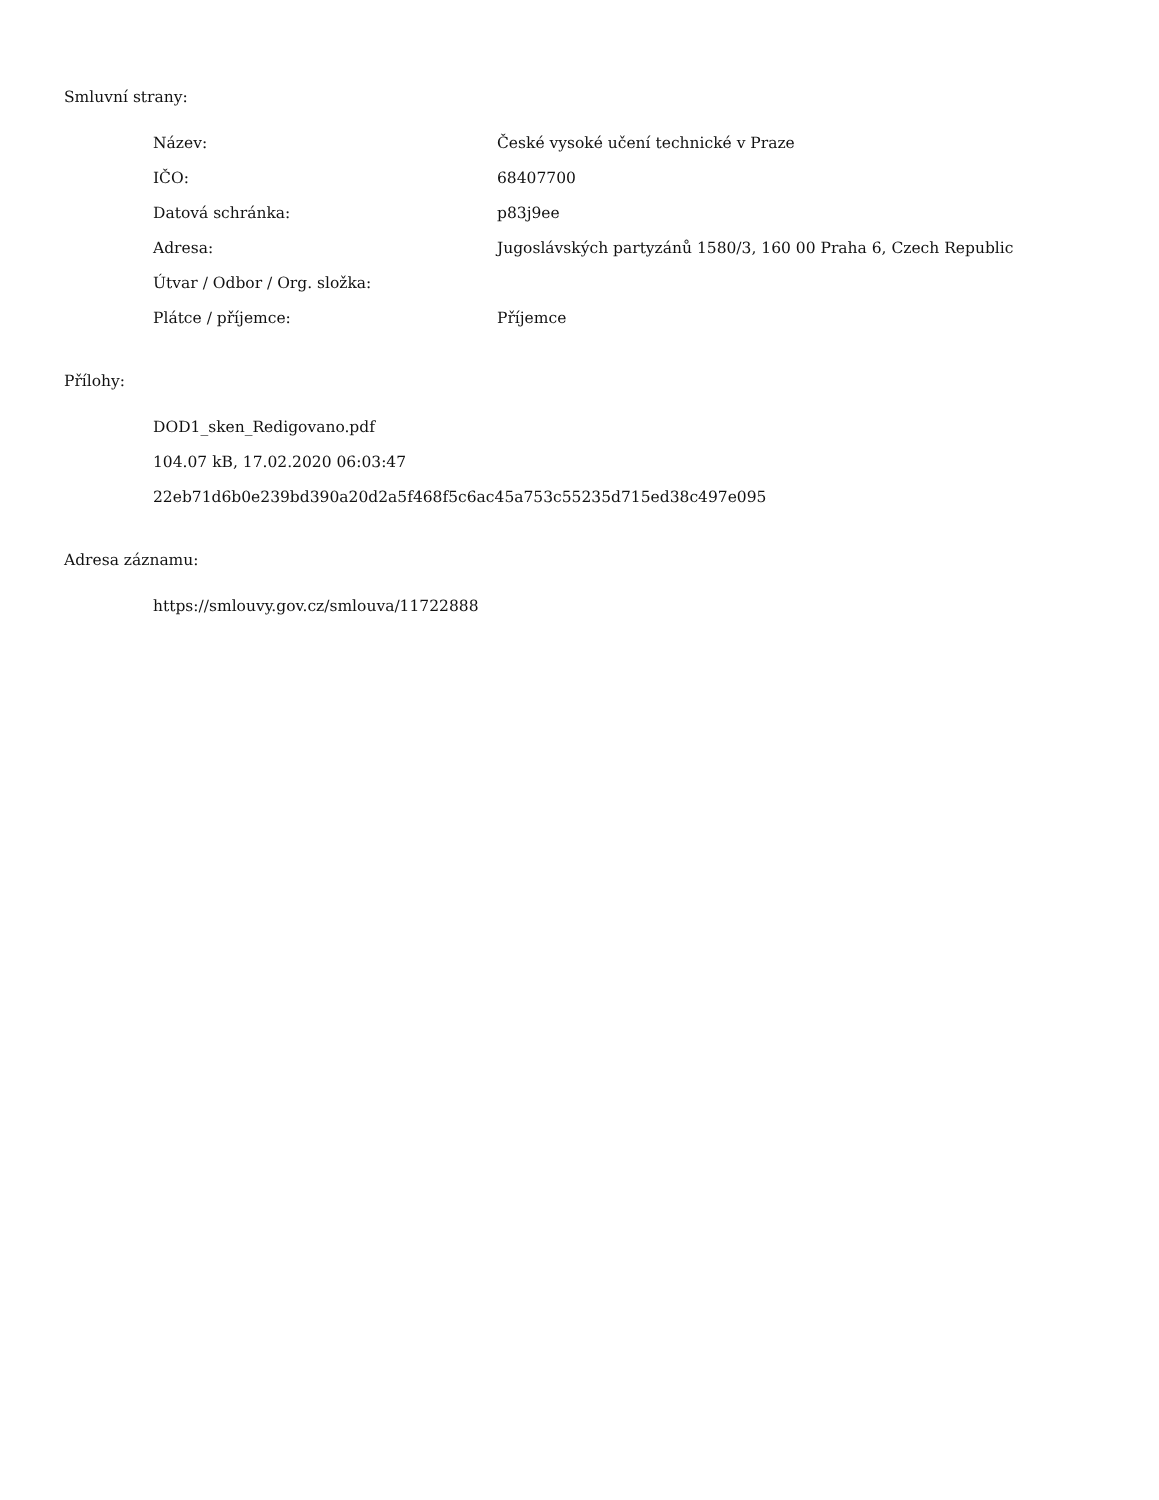Smluvní strany:
| Název: | České vysoké učení technické v Praze |
| IČO: | 68407700 |
| Datová schránka: | p83j9ee |
| Adresa: | Jugoslávských partyzánů 1580/3, 160 00 Praha 6, Czech Republic |
| Útvar / Odbor / Org. složka: | |
| Plátce / příjemce: | Příjemce |
Přílohy:
DOD1_sken_Redigovano.pdf
104.07 kB, 17.02.2020 06:03:47
22eb71d6b0e239bd390a20d2a5f468f5c6ac45a753c55235d715ed38c497e095
Adresa záznamu:
https://smlouvy.gov.cz/smlouva/11722888